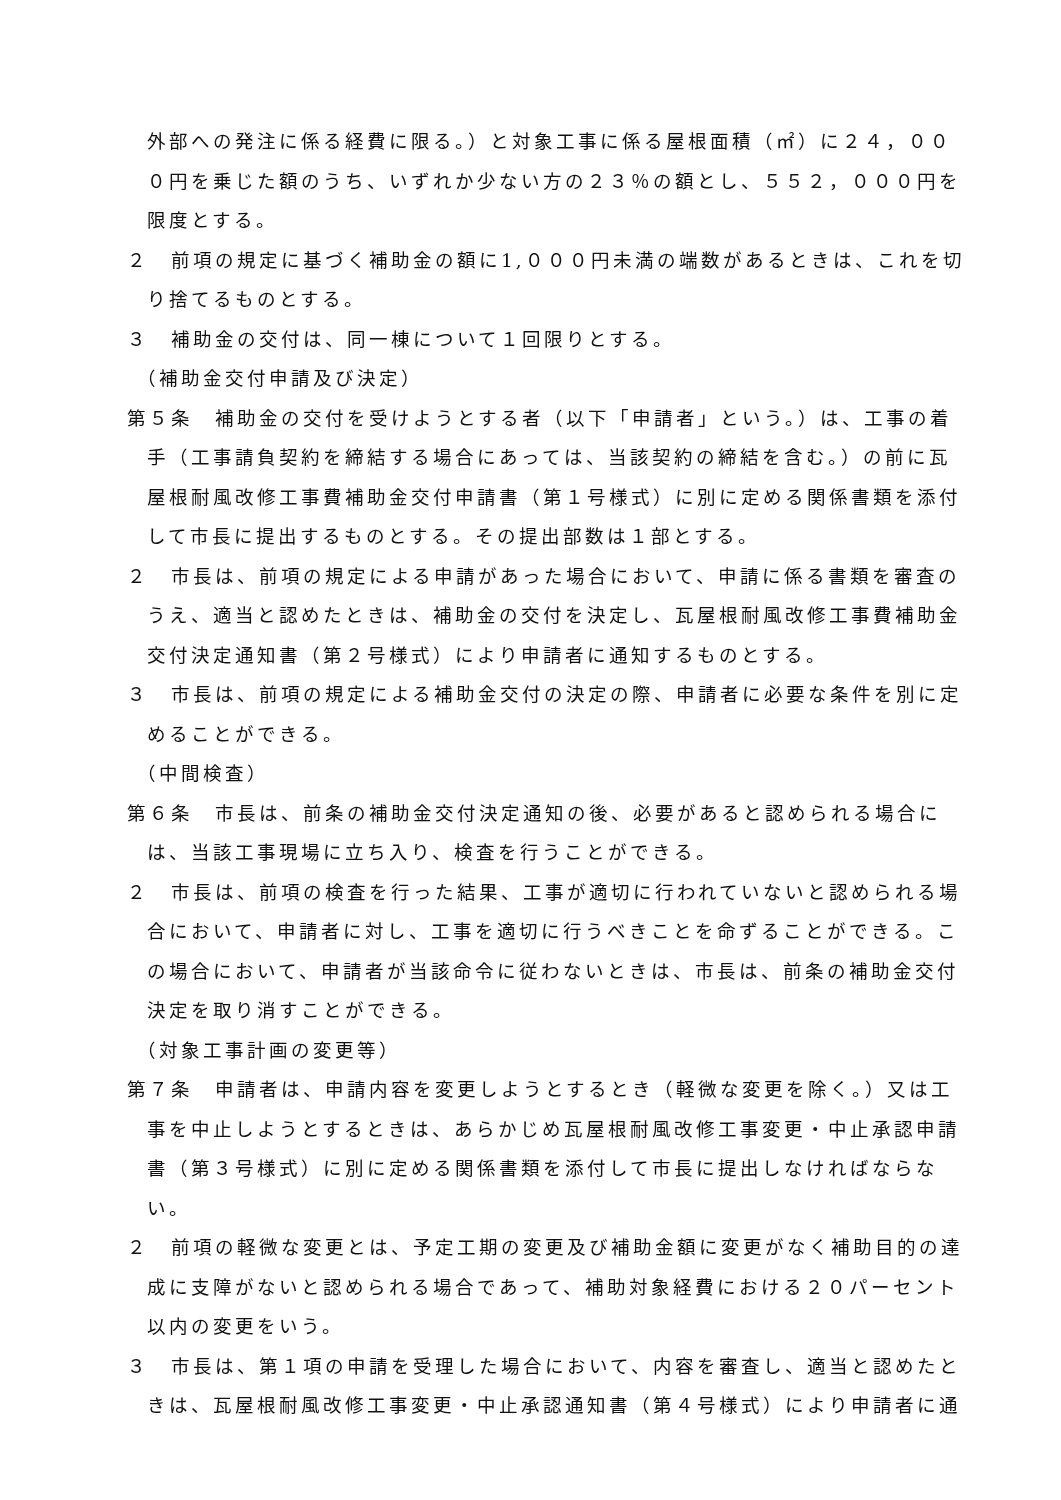外部への発注に係る経費に限る。）と対象工事に係る屋根面積（㎡）に２４，０００円を乗じた額のうち、いずれか少ない方の２３％の額とし、５５２，０００円を限度とする。
２　前項の規定に基づく補助金の額に1,０００円未満の端数があるときは、これを切り捨てるものとする。
３　補助金の交付は、同一棟について１回限りとする。
（補助金交付申請及び決定）
第５条　補助金の交付を受けようとする者（以下「申請者」という。）は、工事の着手（工事請負契約を締結する場合にあっては、当該契約の締結を含む。）の前に瓦屋根耐風改修工事費補助金交付申請書（第１号様式）に別に定める関係書類を添付して市長に提出するものとする。その提出部数は１部とする。
２　市長は、前項の規定による申請があった場合において、申請に係る書類を審査のうえ、適当と認めたときは、補助金の交付を決定し、瓦屋根耐風改修工事費補助金交付決定通知書（第２号様式）により申請者に通知するものとする。
３　市長は、前項の規定による補助金交付の決定の際、申請者に必要な条件を別に定めることができる。
（中間検査）
第６条　市長は、前条の補助金交付決定通知の後、必要があると認められる場合には、当該工事現場に立ち入り、検査を行うことができる。
２　市長は、前項の検査を行った結果、工事が適切に行われていないと認められる場合において、申請者に対し、工事を適切に行うべきことを命ずることができる。この場合において、申請者が当該命令に従わないときは、市長は、前条の補助金交付決定を取り消すことができる。
（対象工事計画の変更等）
第７条　申請者は、申請内容を変更しようとするとき（軽微な変更を除く。）又は工事を中止しようとするときは、あらかじめ瓦屋根耐風改修工事変更・中止承認申請書（第３号様式）に別に定める関係書類を添付して市長に提出しなければならない。
２　前項の軽微な変更とは、予定工期の変更及び補助金額に変更がなく補助目的の達成に支障がないと認められる場合であって、補助対象経費における２０パーセント以内の変更をいう。
３　市長は、第１項の申請を受理した場合において、内容を審査し、適当と認めたときは、瓦屋根耐風改修工事変更・中止承認通知書（第４号様式）により申請者に通